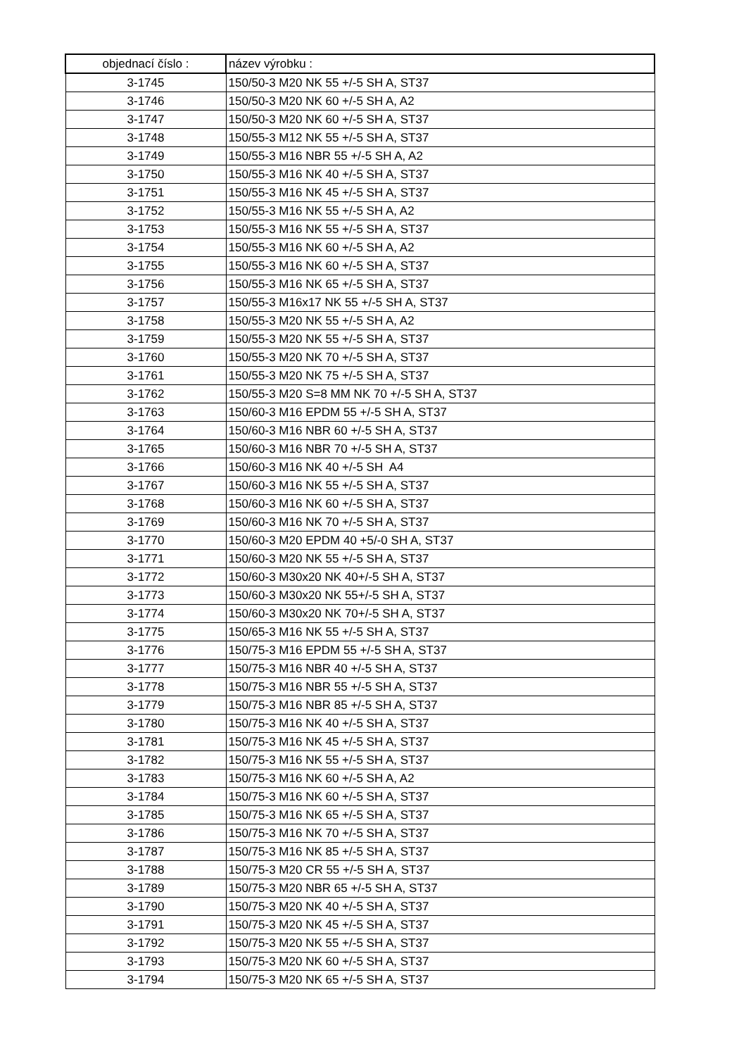| objednací číslo : | název výrobku : |
| --- | --- |
| 3-1745 | 150/50-3 M20 NK 55 +/-5 SH A, ST37 |
| 3-1746 | 150/50-3 M20 NK 60 +/-5 SH A, A2 |
| 3-1747 | 150/50-3 M20 NK 60 +/-5 SH A, ST37 |
| 3-1748 | 150/55-3 M12 NK 55 +/-5 SH A, ST37 |
| 3-1749 | 150/55-3 M16 NBR 55 +/-5 SH A, A2 |
| 3-1750 | 150/55-3 M16 NK 40 +/-5 SH A, ST37 |
| 3-1751 | 150/55-3 M16 NK 45 +/-5 SH A, ST37 |
| 3-1752 | 150/55-3 M16 NK 55 +/-5 SH A, A2 |
| 3-1753 | 150/55-3 M16 NK 55 +/-5 SH A, ST37 |
| 3-1754 | 150/55-3 M16 NK 60 +/-5 SH A, A2 |
| 3-1755 | 150/55-3 M16 NK 60 +/-5 SH A, ST37 |
| 3-1756 | 150/55-3 M16 NK 65 +/-5 SH A, ST37 |
| 3-1757 | 150/55-3 M16x17 NK 55 +/-5 SH A, ST37 |
| 3-1758 | 150/55-3 M20 NK 55 +/-5 SH A, A2 |
| 3-1759 | 150/55-3 M20 NK 55 +/-5 SH A, ST37 |
| 3-1760 | 150/55-3 M20 NK 70 +/-5 SH A, ST37 |
| 3-1761 | 150/55-3 M20 NK 75 +/-5 SH A, ST37 |
| 3-1762 | 150/55-3 M20 S=8 MM NK 70 +/-5 SH A, ST37 |
| 3-1763 | 150/60-3 M16 EPDM 55 +/-5 SH A, ST37 |
| 3-1764 | 150/60-3 M16 NBR 60 +/-5 SH A, ST37 |
| 3-1765 | 150/60-3 M16 NBR 70 +/-5 SH A, ST37 |
| 3-1766 | 150/60-3 M16 NK 40 +/-5 SH A4 |
| 3-1767 | 150/60-3 M16 NK 55 +/-5 SH A, ST37 |
| 3-1768 | 150/60-3 M16 NK 60 +/-5 SH A, ST37 |
| 3-1769 | 150/60-3 M16 NK 70 +/-5 SH A, ST37 |
| 3-1770 | 150/60-3 M20 EPDM 40 +5/-0 SH A, ST37 |
| 3-1771 | 150/60-3 M20 NK 55 +/-5 SH A, ST37 |
| 3-1772 | 150/60-3 M30x20 NK 40+/-5 SH A, ST37 |
| 3-1773 | 150/60-3 M30x20 NK 55+/-5 SH A, ST37 |
| 3-1774 | 150/60-3 M30x20 NK 70+/-5 SH A, ST37 |
| 3-1775 | 150/65-3 M16 NK 55 +/-5 SH A, ST37 |
| 3-1776 | 150/75-3 M16 EPDM 55 +/-5 SH A, ST37 |
| 3-1777 | 150/75-3 M16 NBR 40 +/-5 SH A, ST37 |
| 3-1778 | 150/75-3 M16 NBR 55 +/-5 SH A, ST37 |
| 3-1779 | 150/75-3 M16 NBR 85 +/-5 SH A, ST37 |
| 3-1780 | 150/75-3 M16 NK 40 +/-5 SH A, ST37 |
| 3-1781 | 150/75-3 M16 NK 45 +/-5 SH A, ST37 |
| 3-1782 | 150/75-3 M16 NK 55 +/-5 SH A, ST37 |
| 3-1783 | 150/75-3 M16 NK 60 +/-5 SH A, A2 |
| 3-1784 | 150/75-3 M16 NK 60 +/-5 SH A, ST37 |
| 3-1785 | 150/75-3 M16 NK 65 +/-5 SH A, ST37 |
| 3-1786 | 150/75-3 M16 NK 70 +/-5 SH A, ST37 |
| 3-1787 | 150/75-3 M16 NK 85 +/-5 SH A, ST37 |
| 3-1788 | 150/75-3 M20 CR 55 +/-5 SH A, ST37 |
| 3-1789 | 150/75-3 M20 NBR 65 +/-5 SH A, ST37 |
| 3-1790 | 150/75-3 M20 NK 40 +/-5 SH A, ST37 |
| 3-1791 | 150/75-3 M20 NK 45 +/-5 SH A, ST37 |
| 3-1792 | 150/75-3 M20 NK 55 +/-5 SH A, ST37 |
| 3-1793 | 150/75-3 M20 NK 60 +/-5 SH A, ST37 |
| 3-1794 | 150/75-3 M20 NK 65 +/-5 SH A, ST37 |